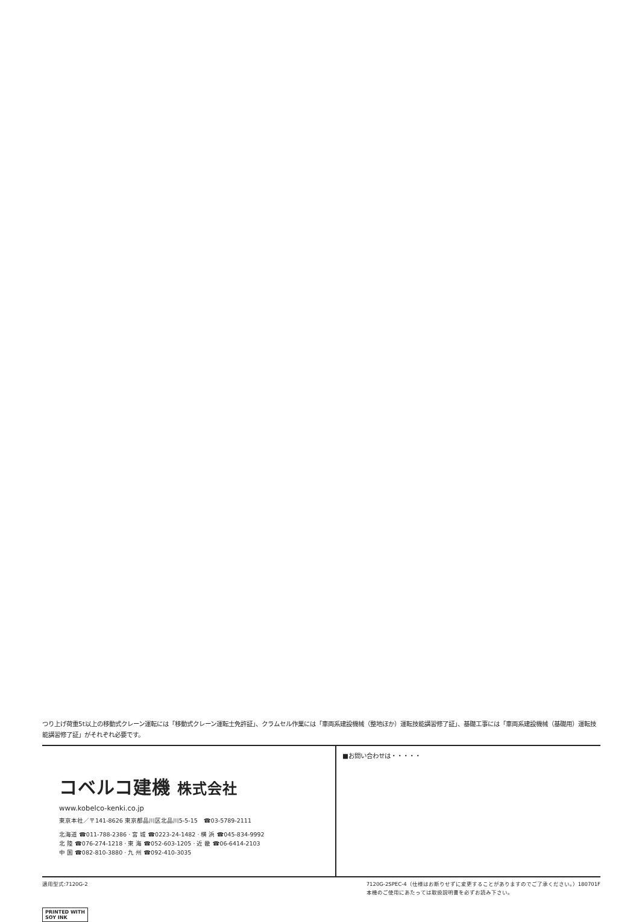つり上げ荷重5t以上の移動式クレーン運転には「移動式クレーン運転士免許証」、クラムセル作業には「車両系建設機械（整地ほか）運転技能講習修了証」、基礎工事には「車両系建設機械（基礎用）運転技能講習修了証」がそれぞれ必要です。
コベルコ建機 株式会社
www.kobelco-kenki.co.jp
東京本社／〒141-8626 東京都品川区北品川5-5-15　☎03-5789-2111
北海道 ☎011-788-2386 · 宮 城 ☎0223-24-1482 · 横 浜 ☎045-834-9992
北 陸 ☎076-274-1218 · 東 海 ☎052-603-1205 · 近 畿 ☎06-6414-2103
中 国 ☎082-810-3880 · 九 州 ☎092-410-3035
■お問い合わせは・・・・・
適用型式:7120G-2 7120G-2SPEC-4（仕様はお断りせずに変更することがありますのでご了承ください。）180701F
本機のご使用にあたっては取扱説明書を必ずお読み下さい。
PRINTED WITH
SOY INK